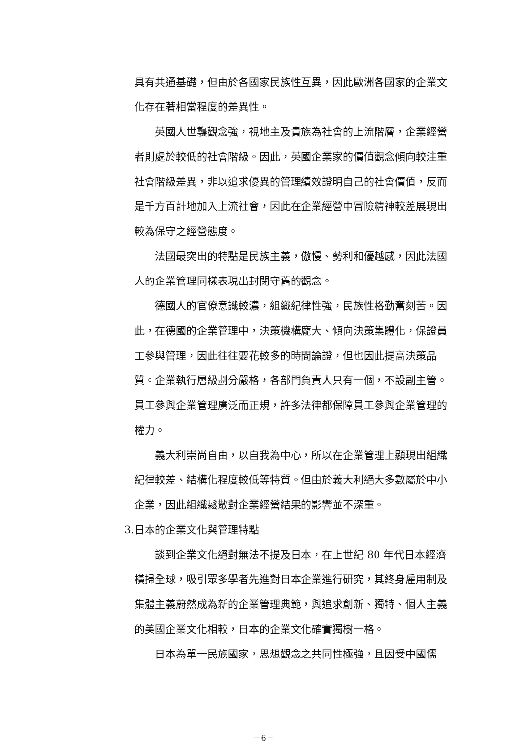具有共通基礎，但由於各國家民族性互異，因此歐洲各國家的企業文化存在著相當程度的差異性。
英國人世襲觀念強，視地主及貴族為社會的上流階層，企業經營者則處於較低的社會階級。因此，英國企業家的價值觀念傾向較注重社會階級差異，非以追求優異的管理績效證明自己的社會價值，反而是千方百計地加入上流社會，因此在企業經營中冒險精神較差展現出較為保守之經營態度。
法國最突出的特點是民族主義，傲慢、勢利和優越感，因此法國人的企業管理同樣表現出封閉守舊的觀念。
德國人的官僚意識較濃，組織紀律性強，民族性格勤奮刻苦。因此，在德國的企業管理中，決策機構龐大、傾向決策集體化，保證員工參與管理，因此往往要花較多的時間論證，但也因此提高決策品質。企業執行層級劃分嚴格，各部門負責人只有一個，不設副主管。員工參與企業管理廣泛而正規，許多法律都保障員工參與企業管理的權力。
義大利崇尚自由，以自我為中心，所以在企業管理上顯現出組織紀律較差、結構化程度較低等特質。但由於義大利絕大多數屬於中小企業，因此組織鬆散對企業經營結果的影響並不深重。
3.日本的企業文化與管理特點
談到企業文化絕對無法不提及日本，在上世紀 80 年代日本經濟橫掃全球，吸引眾多學者先進對日本企業進行研究，其終身雇用制及集體主義蔚然成為新的企業管理典範，與追求創新、獨特、個人主義的美國企業文化相較，日本的企業文化確實獨樹一格。
日本為單一民族國家，思想觀念之共同性極強，且因受中國儒
－6－